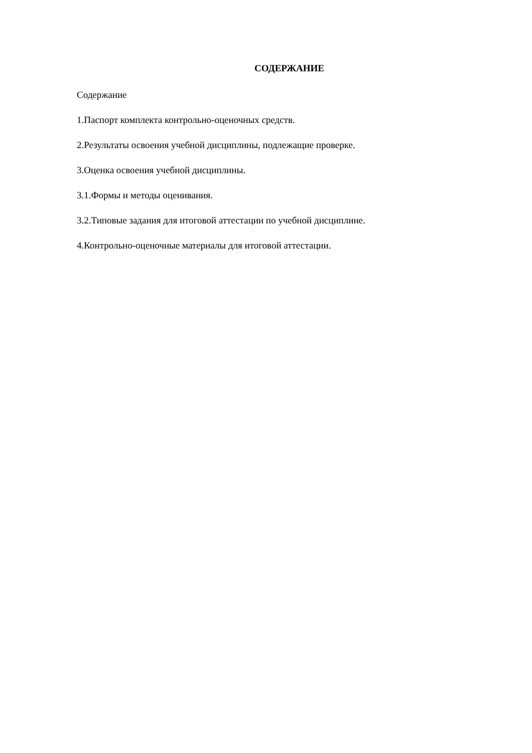СОДЕРЖАНИЕ
Содержание
1.Паспорт комплекта контрольно-оценочных средств.
2.Результаты освоения учебной дисциплины, подлежащие проверке.
3.Оценка освоения учебной дисциплины.
3.1.Формы и методы оценивания.
3.2.Типовые задания для итоговой аттестации по учебной дисциплине.
4.Контрольно-оценочные материалы для итоговой аттестации.